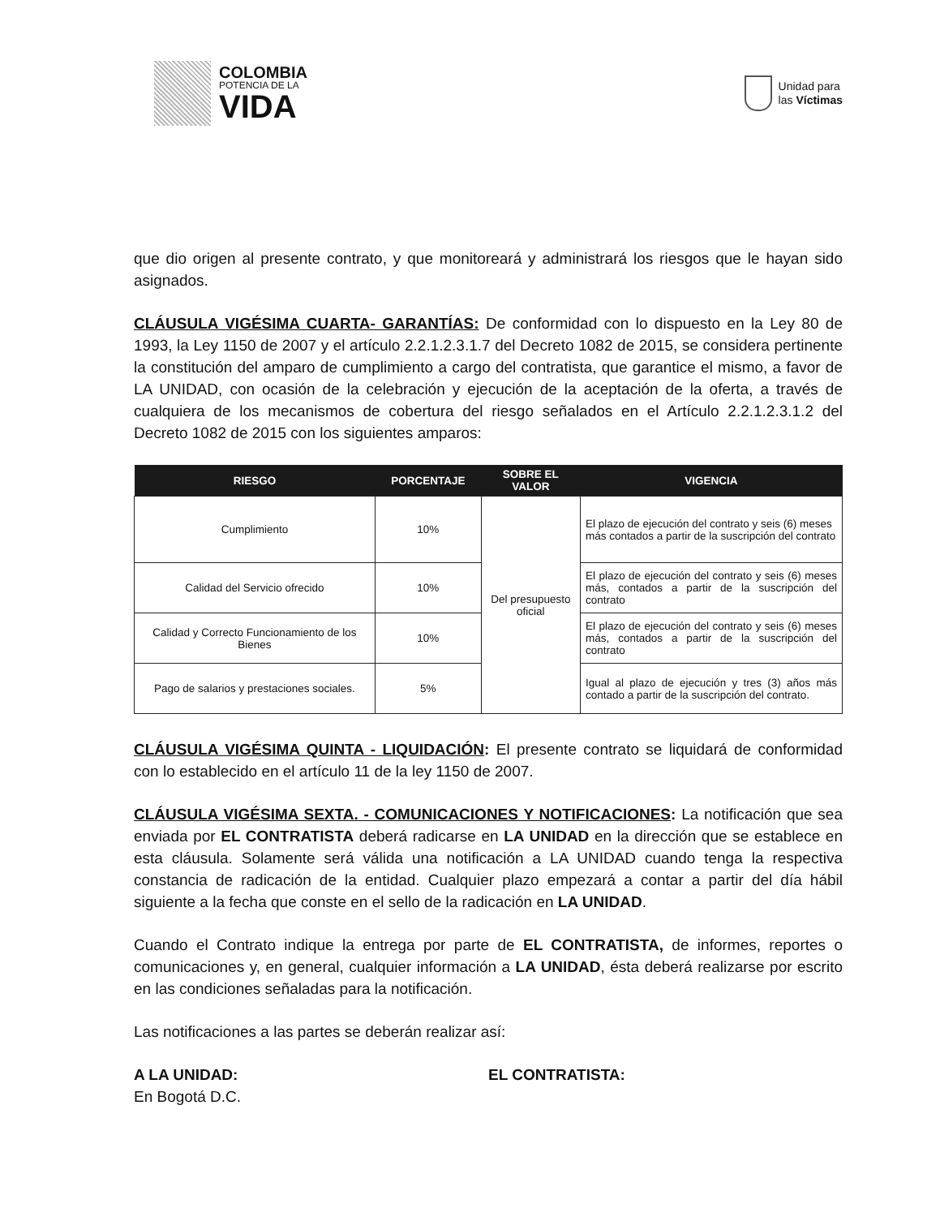COLOMBIA
POTENCIA DE LA
VIDA
Unidad para
las Víctimas
que dio origen al presente contrato, y que monitoreará y administrará los riesgos que le hayan sido asignados.
CLÁUSULA VIGÉSIMA CUARTA- GARANTÍAS: De conformidad con lo dispuesto en la Ley 80 de 1993, la Ley 1150 de 2007 y el artículo 2.2.1.2.3.1.7 del Decreto 1082 de 2015, se considera pertinente la constitución del amparo de cumplimiento a cargo del contratista, que garantice el mismo, a favor de LA UNIDAD, con ocasión de la celebración y ejecución de la aceptación de la oferta, a través de cualquiera de los mecanismos de cobertura del riesgo señalados en el Artículo 2.2.1.2.3.1.2 del Decreto 1082 de 2015 con los siguientes amparos:
| RIESGO | PORCENTAJE | SOBRE EL VALOR | VIGENCIA |
| --- | --- | --- | --- |
| Cumplimiento | 10% | Del presupuesto oficial | El plazo de ejecución del contrato y seis (6) meses más contados a partir de la suscripción del contrato |
| Calidad del Servicio ofrecido | 10% | | El plazo de ejecución del contrato y seis (6) meses más, contados a partir de la suscripción del contrato |
| Calidad y Correcto Funcionamiento de los Bienes | 10% | | El plazo de ejecución del contrato y seis (6) meses más, contados a partir de la suscripción del contrato |
| Pago de salarios y prestaciones sociales. | 5% | | Igual al plazo de ejecución y tres (3) años más contado a partir de la suscripción del contrato. |
CLÁUSULA VIGÉSIMA QUINTA - LIQUIDACIÓN: El presente contrato se liquidará de conformidad con lo establecido en el artículo 11 de la ley 1150 de 2007.
CLÁUSULA VIGÉSIMA SEXTA. - COMUNICACIONES Y NOTIFICACIONES: La notificación que sea enviada por EL CONTRATISTA deberá radicarse en LA UNIDAD en la dirección que se establece en esta cláusula. Solamente será válida una notificación a LA UNIDAD cuando tenga la respectiva constancia de radicación de la entidad. Cualquier plazo empezará a contar a partir del día hábil siguiente a la fecha que conste en el sello de la radicación en LA UNIDAD.
Cuando el Contrato indique la entrega por parte de EL CONTRATISTA, de informes, reportes o comunicaciones y, en general, cualquier información a LA UNIDAD, ésta deberá realizarse por escrito en las condiciones señaladas para la notificación.
Las notificaciones a las partes se deberán realizar así:
A LA UNIDAD:
En Bogotá D.C.
EL CONTRATISTA: